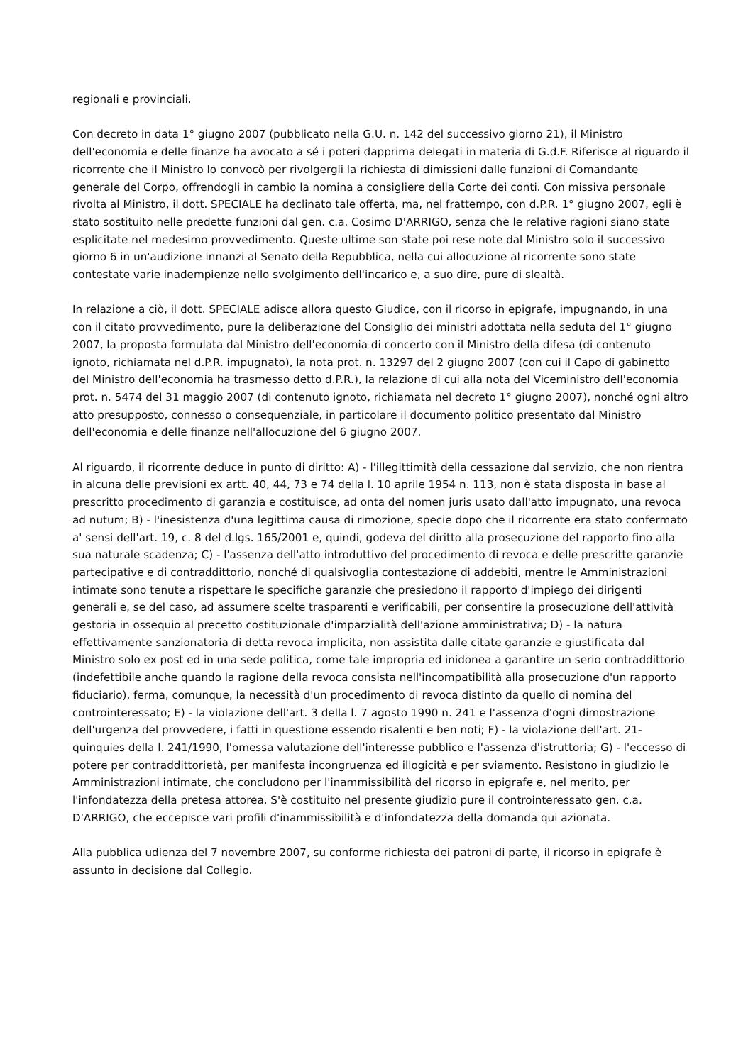regionali e provinciali.
Con decreto in data 1° giugno 2007 (pubblicato nella G.U. n. 142 del successivo giorno 21), il Ministro dell'economia e delle finanze ha avocato a sé i poteri dapprima delegati in materia di G.d.F. Riferisce al riguardo il ricorrente che il Ministro lo convocò per rivolgergli la richiesta di dimissioni dalle funzioni di Comandante generale del Corpo, offrendogli in cambio la nomina a consigliere della Corte dei conti. Con missiva personale rivolta al Ministro, il dott. SPECIALE ha declinato tale offerta, ma, nel frattempo, con d.P.R. 1° giugno 2007, egli è stato sostituito nelle predette funzioni dal gen. c.a. Cosimo D'ARRIGO, senza che le relative ragioni siano state esplicitate nel medesimo provvedimento. Queste ultime son state poi rese note dal Ministro solo il successivo giorno 6 in un'audizione innanzi al Senato della Repubblica, nella cui allocuzione al ricorrente sono state contestate varie inadempienze nello svolgimento dell'incarico e, a suo dire, pure di slealtà.
In relazione a ciò, il dott. SPECIALE adisce allora questo Giudice, con il ricorso in epigrafe, impugnando, in una con il citato provvedimento, pure la deliberazione del Consiglio dei ministri adottata nella seduta del 1° giugno 2007, la proposta formulata dal Ministro dell'economia di concerto con il Ministro della difesa (di contenuto ignoto, richiamata nel d.P.R. impugnato), la nota prot. n. 13297 del 2 giugno 2007 (con cui il Capo di gabinetto del Ministro dell'economia ha trasmesso detto d.P.R.), la relazione di cui alla nota del Viceministro dell'economia prot. n. 5474 del 31 maggio 2007 (di contenuto ignoto, richiamata nel decreto 1° giugno 2007), nonché ogni altro atto presupposto, connesso o consequenziale, in particolare il documento politico presentato dal Ministro dell'economia e delle finanze nell'allocuzione del 6 giugno 2007.
Al riguardo, il ricorrente deduce in punto di diritto: A) - l'illegittimità della cessazione dal servizio, che non rientra in alcuna delle previsioni ex artt. 40, 44, 73 e 74 della l. 10 aprile 1954 n. 113, non è stata disposta in base al prescritto procedimento di garanzia e costituisce, ad onta del nomen juris usato dall'atto impugnato, una revoca ad nutum; B) - l'inesistenza d'una legittima causa di rimozione, specie dopo che il ricorrente era stato confermato a' sensi dell'art. 19, c. 8 del d.lgs. 165/2001 e, quindi, godeva del diritto alla prosecuzione del rapporto fino alla sua naturale scadenza; C) - l'assenza dell'atto introduttivo del procedimento di revoca e delle prescritte garanzie partecipative e di contraddittorio, nonché di qualsivoglia contestazione di addebiti, mentre le Amministrazioni intimate sono tenute a rispettare le specifiche garanzie che presiedono il rapporto d'impiego dei dirigenti generali e, se del caso, ad assumere scelte trasparenti e verificabili, per consentire la prosecuzione dell'attività gestoria in ossequio al precetto costituzionale d'imparzialità dell'azione amministrativa; D) - la natura effettivamente sanzionatoria di detta revoca implicita, non assistita dalle citate garanzie e giustificata dal Ministro solo ex post ed in una sede politica, come tale impropria ed inidonea a garantire un serio contraddittorio (indefettibile anche quando la ragione della revoca consista nell'incompatibilità alla prosecuzione d'un rapporto fiduciario), ferma, comunque, la necessità d'un procedimento di revoca distinto da quello di nomina del controinteressato; E) - la violazione dell'art. 3 della l. 7 agosto 1990 n. 241 e l'assenza d'ogni dimostrazione dell'urgenza del provvedere, i fatti in questione essendo risalenti e ben noti; F) - la violazione dell'art. 21-quinquies della l. 241/1990, l'omessa valutazione dell'interesse pubblico e l'assenza d'istruttoria; G) - l'eccesso di potere per contraddittorietà, per manifesta incongruenza ed illogicità e per sviamento. Resistono in giudizio le Amministrazioni intimate, che concludono per l'inammissibilità del ricorso in epigrafe e, nel merito, per l'infondatezza della pretesa attorea. S'è costituito nel presente giudizio pure il controinteressato gen. c.a. D'ARRIGO, che eccepisce vari profili d'inammissibilità e d'infondatezza della domanda qui azionata.
Alla pubblica udienza del 7 novembre 2007, su conforme richiesta dei patroni di parte, il ricorso in epigrafe è assunto in decisione dal Collegio.